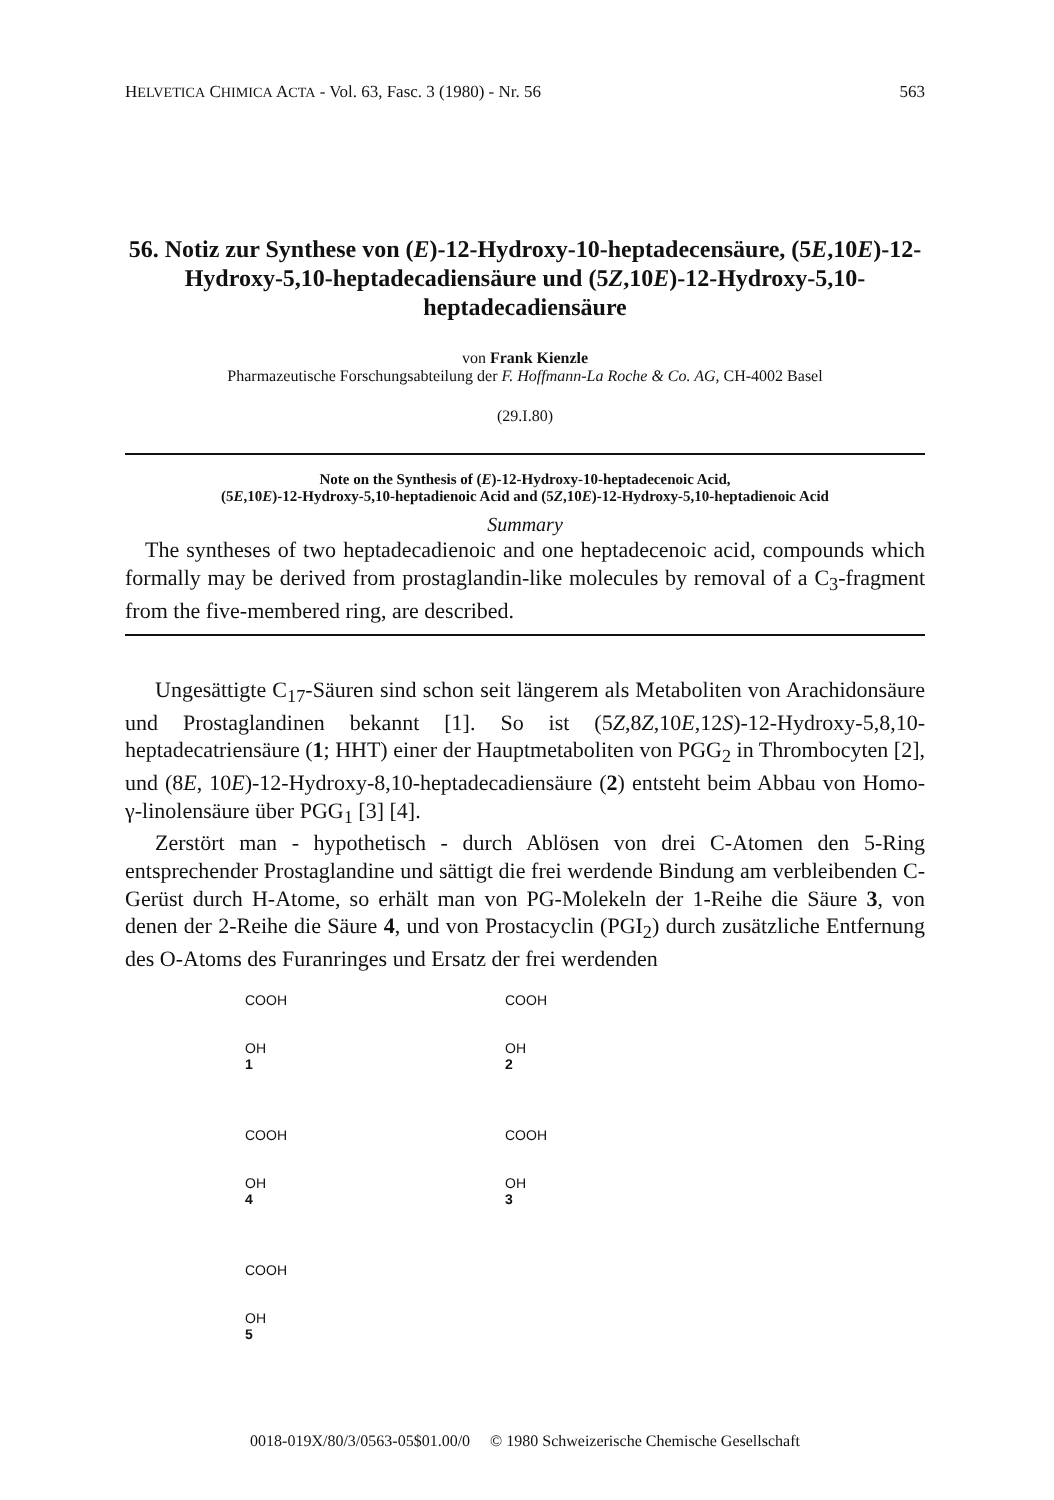HELVETICA CHIMICA ACTA - Vol. 63, Fasc. 3 (1980) - Nr. 56 563
56. Notiz zur Synthese von (E)-12-Hydroxy-10-heptadecensäure, (5E,10E)-12-Hydroxy-5,10-heptadecadiensäure und (5Z,10E)-12-Hydroxy-5,10-heptadecadiensäure
von Frank Kienzle
Pharmazeutische Forschungsabteilung der F. Hoffmann-La Roche & Co. AG, CH-4002 Basel
(29.I.80)
Note on the Synthesis of (E)-12-Hydroxy-10-heptadecenoic Acid,
(5E,10E)-12-Hydroxy-5,10-heptadienoic Acid and (5Z,10E)-12-Hydroxy-5,10-heptadienoic Acid
Summary
The syntheses of two heptadecadienoic and one heptadecenoic acid, compounds which formally may be derived from prostaglandin-like molecules by removal of a C<sub>3</sub>-fragment from the five-membered ring, are described.
Ungesättigte C<sub>17</sub>-Säuren sind schon seit längerem als Metaboliten von Arachidonsäure und Prostaglandinen bekannt [1]. So ist (5Z,8Z,10E,12S)-12-Hydroxy-5,8,10-heptadecatriensäure (1; HHT) einer der Hauptmetaboliten von PGG<sub>2</sub> in Thrombocyten [2], und (8E, 10E)-12-Hydroxy-8,10-heptadecadiensäure (2) entsteht beim Abbau von Homo-γ-linolensäure über PGG<sub>1</sub> [3] [4].
Zerstört man - hypothetisch - durch Ablösen von drei C-Atomen den 5-Ring entsprechender Prostaglandine und sättigt die frei werdende Bindung am verbleibenden C-Gerüst durch H-Atome, so erhält man von PG-Molekeln der 1-Reihe die Säure 3, von denen der 2-Reihe die Säure 4, und von Prostacyclin (PGI<sub>2</sub>) durch zusätzliche Entfernung des O-Atoms des Furanringes und Ersatz der frei werdenden
COOH
OH
1
COOH
OH
2
COOH
OH
4
COOH
OH
3
COOH
OH
5
0018-019X/80/3/0563-05$01.00/0 © 1980 Schweizerische Chemische Gesellschaft